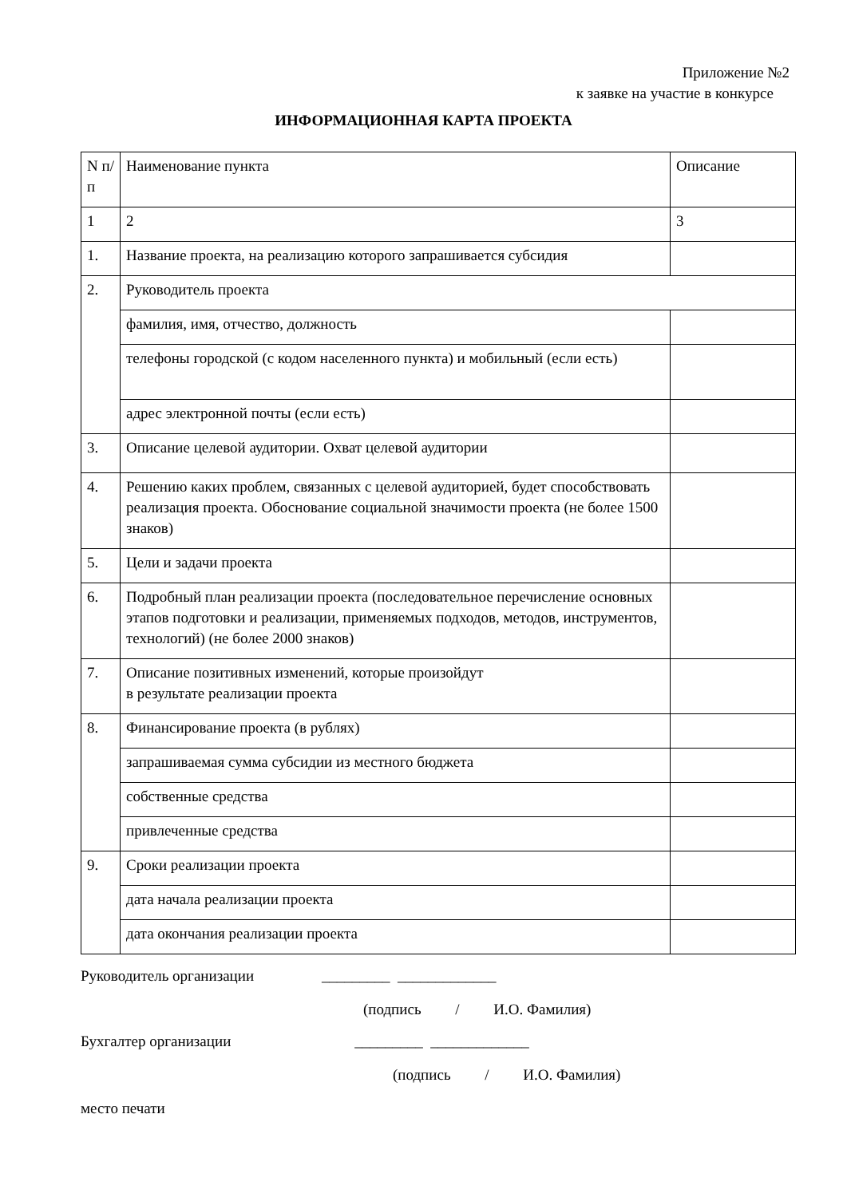Приложение №2
к заявке на участие в конкурсе
ИНФОРМАЦИОННАЯ КАРТА ПРОЕКТА
| N п/п | Наименование пункта | Описание |
| 1 | 2 | 3 |
| 1. | Название проекта, на реализацию которого запрашивается субсидия | |
| 2. | Руководитель проекта | |
| | фамилия, имя, отчество, должность | |
| | телефоны городской (с кодом населенного пункта) и мобильный (если есть) | |
| | адрес электронной почты (если есть) | |
| 3. | Описание целевой аудитории. Охват целевой аудитории | |
| 4. | Решению каких проблем, связанных с целевой аудиторией, будет способствовать реализация проекта. Обоснование социальной значимости проекта (не более 1500 знаков) | |
| 5. | Цели и задачи проекта | |
| 6. | Подробный план реализации проекта (последовательное перечисление основных этапов подготовки и реализации, применяемых подходов, методов, инструментов, технологий) (не более 2000 знаков) | |
| 7. | Описание позитивных изменений, которые произойдут в результате реализации проекта | |
| 8. | Финансирование проекта (в рублях) | |
| | запрашиваемая сумма субсидии из местного бюджета | |
| | собственные средства | |
| | привлеченные средства | |
| 9. | Сроки реализации проекта | |
| | дата начала реализации проекта | |
| | дата окончания реализации проекта | |
Руководитель организации _________ _____________
(подпись / И.О. Фамилия)
Бухгалтер организации _________ _____________
(подпись / И.О. Фамилия)
место печати